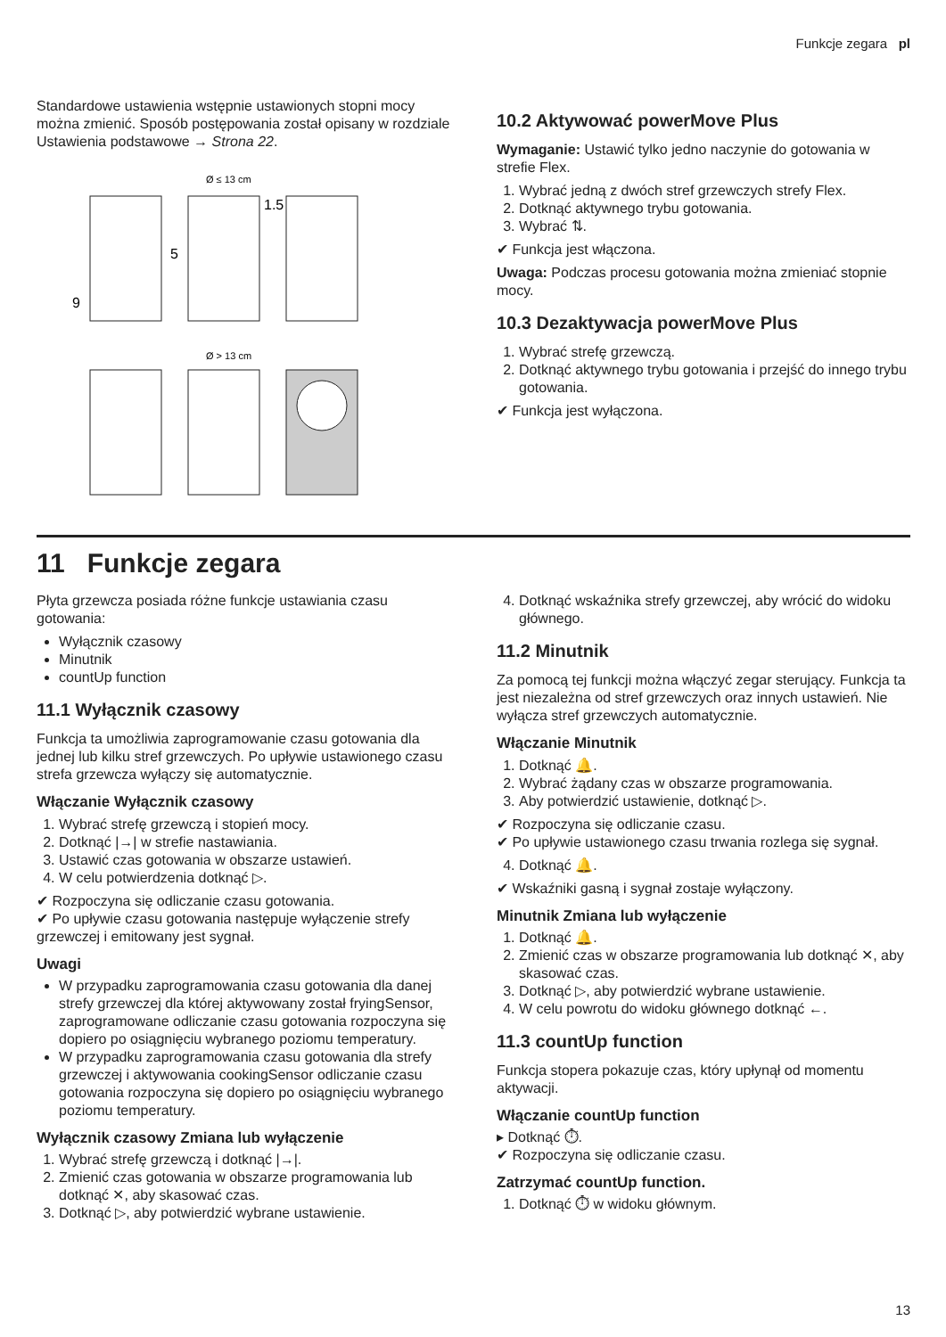Funkcje zegara pl
Standardowe ustawienia wstępnie ustawionych stopni mocy można zmienić. Sposób postępowania został opisany w rozdziale Ustawienia podstawowe → Strona 22.
Ø ≤ 13 cm
Ø > 13 cm
9
5
1.5
10.2 Aktywować powerMove Plus
Wymaganie: Ustawić tylko jedno naczynie do gotowania w strefie Flex.
1. Wybrać jedną z dwóch stref grzewczych strefy Flex.
2. Dotknąć aktywnego trybu gotowania.
3. Wybrać ⇅.
✔ Funkcja jest włączona.
Uwaga: Podczas procesu gotowania można zmieniać stopnie mocy.
10.3 Dezaktywacja powerMove Plus
1. Wybrać strefę grzewczą.
2. Dotknąć aktywnego trybu gotowania i przejść do innego trybu gotowania.
✔ Funkcja jest wyłączona.
11 Funkcje zegara
Płyta grzewcza posiada różne funkcje ustawiania czasu gotowania:
Wyłącznik czasowy
Minutnik
countUp function
11.1 Wyłącznik czasowy
Funkcja ta umożliwia zaprogramowanie czasu gotowania dla jednej lub kilku stref grzewczych. Po upływie ustawionego czasu strefa grzewcza wyłączy się automatycznie.
Włączanie Wyłącznik czasowy
1. Wybrać strefę grzewczą i stopień mocy.
2. Dotknąć |→| w strefie nastawiania.
3. Ustawić czas gotowania w obszarze ustawień.
4. W celu potwierdzenia dotknąć ▷.
✔ Rozpoczyna się odliczanie czasu gotowania.
✔ Po upływie czasu gotowania następuje wyłączenie strefy grzewczej i emitowany jest sygnał.
Uwagi
W przypadku zaprogramowania czasu gotowania dla danej strefy grzewczej dla której aktywowany został fryingSensor, zaprogramowane odliczanie czasu gotowania rozpoczyna się dopiero po osiągnięciu wybranego poziomu temperatury.
W przypadku zaprogramowania czasu gotowania dla strefy grzewczej i aktywowania cookingSensor odliczanie czasu gotowania rozpoczyna się dopiero po osiągnięciu wybranego poziomu temperatury.
Wyłącznik czasowy Zmiana lub wyłączenie
1. Wybrać strefę grzewczą i dotknąć |→|.
2. Zmienić czas gotowania w obszarze programowania lub dotknąć ✕, aby skasować czas.
3. Dotknąć ▷, aby potwierdzić wybrane ustawienie.
4. Dotknąć wskaźnika strefy grzewczej, aby wrócić do widoku głównego.
11.2 Minutnik
Za pomocą tej funkcji można włączyć zegar sterujący. Funkcja ta jest niezależna od stref grzewczych oraz innych ustawień. Nie wyłącza stref grzewczych automatycznie.
Włączanie Minutnik
1. Dotknąć 🔔.
2. Wybrać żądany czas w obszarze programowania.
3. Aby potwierdzić ustawienie, dotknąć ▷.
✔ Rozpoczyna się odliczanie czasu.
✔ Po upływie ustawionego czasu trwania rozlega się sygnał.
4. Dotknąć 🔔.
✔ Wskaźniki gasną i sygnał zostaje wyłączony.
Minutnik Zmiana lub wyłączenie
1. Dotknąć 🔔.
2. Zmienić czas w obszarze programowania lub dotknąć ✕, aby skasować czas.
3. Dotknąć ▷, aby potwierdzić wybrane ustawienie.
4. W celu powrotu do widoku głównego dotknąć ←.
11.3 countUp function
Funkcja stopera pokazuje czas, który upłynął od momentu aktywacji.
Włączanie countUp function
▸ Dotknąć ⏱.
✔ Rozpoczyna się odliczanie czasu.
Zatrzymać countUp function.
1. Dotknąć ⏱ w widoku głównym.
13